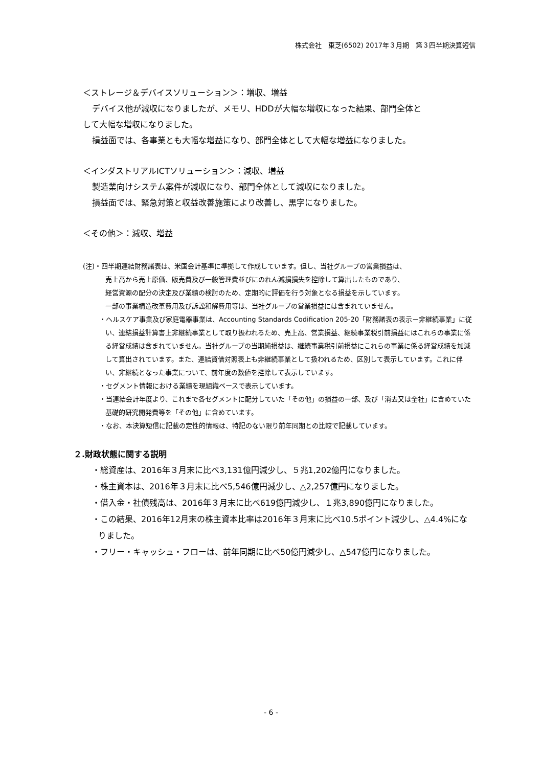株式会社　東芝(6502) 2017年３月期　第３四半期決算短信
＜ストレージ＆デバイスソリューション＞：増収、増益
デバイス他が減収になりましたが、メモリ、HDDが大幅な増収になった結果、部門全体と
して大幅な増収になりました。
損益面では、各事業とも大幅な増益になり、部門全体として大幅な増益になりました。
＜インダストリアルICTソリューション＞：減収、増益
製造業向けシステム案件が減収になり、部門全体として減収になりました。
損益面では、緊急対策と収益改善施策により改善し、黒字になりました。
＜その他＞：減収、増益
(注)・四半期連結財務諸表は、米国会計基準に準拠して作成しています。但し、当社グループの営業損益は、
売上高から売上原価、販売費及び一般管理費並びにのれん減損損失を控除して算出したものであり、
経営資源の配分の決定及び業績の検討のため、定期的に評価を行う対象となる損益を示しています。
一部の事業構造改革費用及び訴訟和解費用等は、当社グループの営業損益には含まれていません。
・ヘルスケア事業及び家庭電器事業は、Accounting Standards Codification 205-20「財務諸表の表示－非継続事業」に従い、連結損益計算書上非継続事業として取り扱われるため、売上高、営業損益、継続事業税引前損益にはこれらの事業に係る経営成績は含まれていません。当社グループの当期純損益は、継続事業税引前損益にこれらの事業に係る経営成績を加減して算出されています。また、連結貸借対照表上も非継続事業として扱われるため、区別して表示しています。これに伴い、非継続となった事業について、前年度の数値を控除して表示しています。
・セグメント情報における業績を現組織ベースで表示しています。
・当連結会計年度より、これまで各セグメントに配分していた「その他」の損益の一部、及び「消去又は全社」に含めていた基礎的研究開発費等を「その他」に含めています。
・なお、本決算短信に記載の定性的情報は、特記のない限り前年同期との比較で記載しています。
２.財政状態に関する説明
・総資産は、2016年３月末に比べ3,131億円減少し、５兆1,202億円になりました。
・株主資本は、2016年３月末に比べ5,546億円減少し、△2,257億円になりました。
・借入金・社債残高は、2016年３月末に比べ619億円減少し、１兆3,890億円になりました。
・この結果、2016年12月末の株主資本比率は2016年３月末に比べ10.5ポイント減少し、△4.4%になりました。
・フリー・キャッシュ・フローは、前年同期に比べ50億円減少し、△547億円になりました。
- 6 -